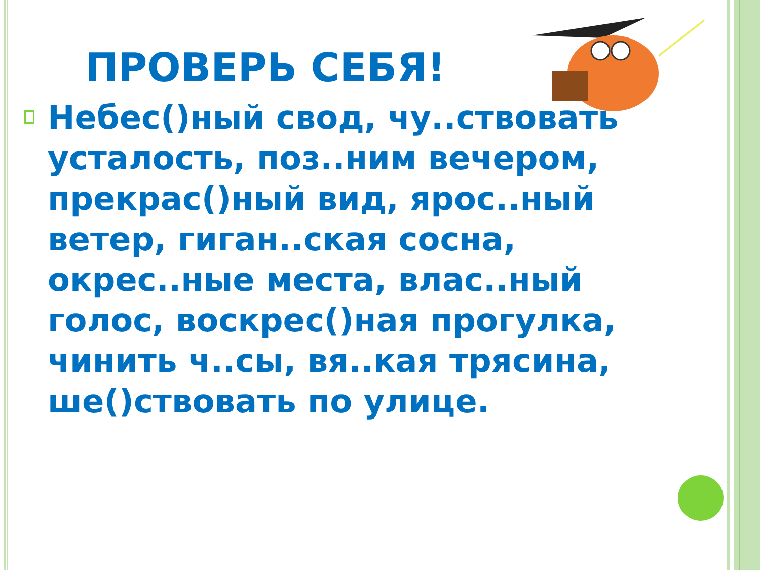ПРОВЕРЬ СЕБЯ!
Небес()ный свод, чу..ствовать усталость, поз..ним вечером, прекрас()ный вид, ярос..ный ветер, гиган..ская сосна, окрес..ные места, влас..ный голос, воскрес()ная прогулка, чинить ч..сы, вя..кая трясина, ше()ствовать по улице.